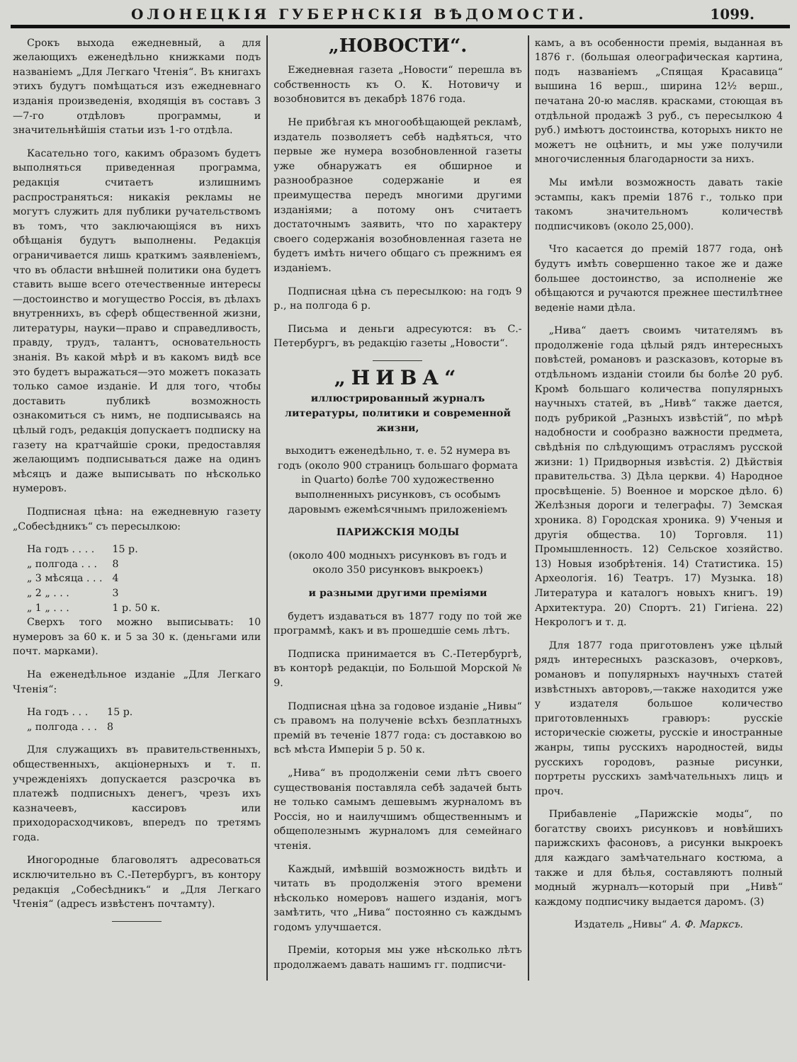ОЛОНЕЦКІЯ ГУБЕРНСКІЯ ВѢДОМОСТИ. 1099.
Срокъ выхода ежедневный, а для желающихъ еженедѣльно книжками подъ названіемъ „Для Легкаго Чтенія“. Въ книгахъ этихъ будутъ помѣщаться изъ ежедневнаго изданія произведенія, входящія въ составъ 3—7-го отдѣловъ программы, и значительнѣйшія статьи изъ 1-го отдѣла.
Касательно того, какимъ образомъ будетъ выполняться приведенная программа, редакція считаетъ излишнимъ распространяться: никакія рекламы не могутъ служить для публики ручательствомъ въ томъ, что заключающіяся въ нихъ обѣщанія будутъ выполнены. Редакція ограничивается лишь краткимъ заявленіемъ, что въ области внѣшней политики она будетъ ставить выше всего отечественные интересы—достоинство и могущество Россія, въ дѣлахъ внутреннихъ, въ сферѣ общественной жизни, литературы, науки—право и справедливость, правду, трудъ, талантъ, основательность знанія. Въ какой мѣрѣ и въ какомъ видѣ все это будетъ выражаться—это можетъ показать только самое изданіе. И для того, чтобы доставить публикѣ возможность ознакомиться съ нимъ, не подписываясь на цѣлый годъ, редакція допускаетъ подписку на газету на кратчайшіе сроки, предоставляя желающимъ подписываться даже на одинъ мѣсяцъ и даже выписывать по нѣсколько нумеровъ.
Подписная цѣна: на ежедневную газету „Собесѣдникъ“ съ пересылкою:
| На годъ . . . . | 15 р. |
| „ полгода . . . | 8 |
| „ 3 мѣсяца . . . | 4 |
| „ 2 „ . . . | 3 |
| „ 1 „ . . . | 1 р. 50 к. |
Сверхъ того можно выписывать: 10 нумеровъ за 60 к. и 5 за 30 к. (деньгами или почт. марками).
На еженедѣльное изданіе „Для Легкаго Чтенія“:
| На годъ . . . | 15 р. |
| „ полгода . . . | 8 |
Для служащихъ въ правительственныхъ, общественныхъ, акціонерныхъ и т. п. учрежденіяхъ допускается разсрочка въ платежѣ подписныхъ денегъ, чрезъ ихъ казначеевъ, кассировъ или приходорасходчиковъ, впередъ по третямъ года.
Иногородные благоволятъ адресоваться исключительно въ С.-Петербургъ, въ контору редакція „Собесѣдникъ“ и „Для Легкаго Чтенія“ (адресъ извѣстенъ почтамту).
„НОВОСТИ“.
Ежедневная газета „Новости“ перешла въ собственность къ О. К. Нотовичу и возобновится въ декабрѣ 1876 года.
Не прибѣгая къ многообѣщающей рекламѣ, издатель позволяетъ себѣ надѣяться, что первые же нумера возобновленной газеты уже обнаружатъ ея обширное и разнообразное содержаніе и ея преимущества передъ многими другими изданіями; а потому онъ считаетъ достаточнымъ заявить, что по характеру своего содержанія возобновленная газета не будетъ имѣть ничего общаго съ прежнимъ ея изданіемъ.
Подписная цѣна съ пересылкою: на годъ 9 р., на полгода 6 р.
Письма и деньги адресуются: въ С.-Петербургъ, въ редакцію газеты „Новости“.
„НИВА“
иллюстрированный журналъ литературы, политики и современной жизни,
выходитъ еженедѣльно, т. е. 52 нумера въ годъ (около 900 страницъ большаго формата in Quarto) болѣе 700 художественно выполненныхъ рисунковъ, съ особымъ даровымъ ежемѣсячнымъ приложеніемъ
ПАРИЖСКІЯ МОДЫ
(около 400 модныхъ рисунковъ въ годъ и около 350 рисунковъ выкроекъ)
и разными другими преміями
будетъ издаваться въ 1877 году по той же программѣ, какъ и въ прошедшіе семь лѣтъ.
Подписка принимается въ С.-Петербургѣ, въ конторѣ редакціи, по Большой Морской № 9.
Подписная цѣна за годовое изданіе „Нивы“ съ правомъ на полученіе всѣхъ безплатныхъ премій въ теченіе 1877 года: съ доставкою во всѣ мѣста Имперіи 5 р. 50 к.
„Нива“ въ продолженіи семи лѣтъ своего существованія поставляла себѣ задачей быть не только самымъ дешевымъ журналомъ въ Россія, но и наилучшимъ общественнымъ и общеполезнымъ журналомъ для семейнаго чтенія.
Каждый, имѣвшій возможность видѣть и читать въ продолженія этого времени нѣсколько номеровъ нашего изданія, могъ замѣтить, что „Нива“ постоянно съ каждымъ годомъ улучшается.
Преміи, которыя мы уже нѣсколько лѣтъ продолжаемъ давать нашимъ гг. подписчи-
камъ, а въ особенности премія, выданная въ 1876 г. (большая олеографическая картина, подъ названіемъ „Спящая Красавица“ вышина 16 верш., ширина 12½ верш., печатана 20-ю масляв. красками, стоющая въ отдѣльной продажѣ 3 руб., съ пересылкою 4 руб.) имѣютъ достоинства, которыхъ никто не можетъ не оцѣнить, и мы уже получили многочисленныя благодарности за нихъ.
Мы имѣли возможность давать такіе эстампы, какъ преміи 1876 г., только при такомъ значительномъ количествѣ подписчиковъ (около 25,000).
Что касается до премій 1877 года, онѣ будутъ имѣть совершенно такое же и даже большее достоинство, за исполненіе же обѣщаются и ручаются прежнее шестилѣтнее веденіе нами дѣла.
„Нива“ даетъ своимъ читателямъ въ продолженіе года цѣлый рядъ интересныхъ повѣстей, романовъ и разсказовъ, которые въ отдѣльномъ изданіи стоили бы болѣе 20 руб. Кромѣ большаго количества популярныхъ научныхъ статей, въ „Нивѣ“ также дается, подъ рубрикой „Разныхъ извѣстій“, по мѣрѣ надобности и сообразно важности предмета, свѣдѣнія по слѣдующимъ отраслямъ русской жизни: 1) Придворныя извѣстія. 2) Дѣйствія правительства. 3) Дѣла церкви. 4) Народное просвѣщеніе. 5) Военное и морское дѣло. 6) Желѣзныя дороги и телеграфы. 7) Земская хроника. 8) Городская хроника. 9) Ученыя и другія общества. 10) Торговля. 11) Промышленность. 12) Сельское хозяйство. 13) Новыя изобрѣтенія. 14) Статистика. 15) Археологія. 16) Театръ. 17) Музыка. 18) Литература и каталогъ новыхъ книгъ. 19) Архитектура. 20) Спортъ. 21) Гигіена. 22) Некрологъ и т. д.
Для 1877 года приготовленъ уже цѣлый рядъ интересныхъ разсказовъ, очерковъ, романовъ и популярныхъ научныхъ статей извѣстныхъ авторовъ,—также находится уже у издателя большое количество приготовленныхъ гравюръ: русскіе историческіе сюжеты, русскіе и иностранные жанры, типы русскихъ народностей, виды русскихъ городовъ, разные рисунки, портреты русскихъ замѣчательныхъ лицъ и проч.
Прибавленіе „Парижскіе моды“, по богатству своихъ рисунковъ и новѣйшихъ парижскихъ фасоновъ, а рисунки выкроекъ для каждаго замѣчательнаго костюма, а также и для бѣлья, составляютъ полный модный журналъ—который при „Нивѣ“ каждому подписчику выдается даромъ. (3)
Издатель „Нивы“ А. Ф. Марксъ.